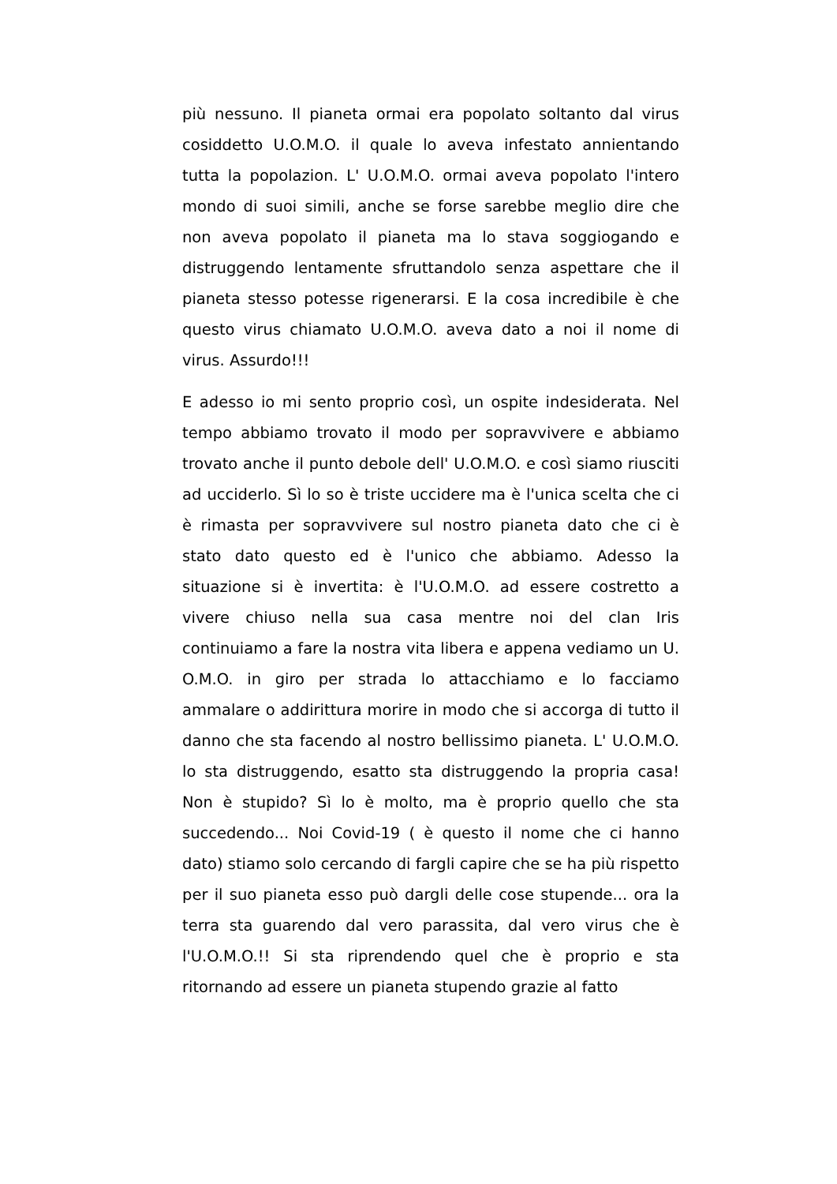più nessuno. Il pianeta ormai era popolato soltanto dal virus cosiddetto U.O.M.O. il quale lo aveva infestato annientando tutta la popolazion. L' U.O.M.O. ormai aveva popolato l'intero mondo di suoi simili, anche se forse sarebbe meglio dire che non aveva popolato il pianeta ma lo stava soggiogando e distruggendo lentamente sfruttandolo senza aspettare che il pianeta stesso potesse rigenerarsi. E la cosa incredibile è che questo virus chiamato U.O.M.O. aveva dato a noi il nome di virus. Assurdo!!!
E adesso io mi sento proprio così, un ospite indesiderata. Nel tempo abbiamo trovato il modo per sopravvivere e abbiamo trovato anche il punto debole dell' U.O.M.O. e così siamo riusciti ad ucciderlo. Sì lo so è triste uccidere ma è l'unica scelta che ci è rimasta per sopravvivere sul nostro pianeta dato che ci è stato dato questo ed è l'unico che abbiamo. Adesso la situazione si è invertita: è l'U.O.M.O. ad essere costretto a vivere chiuso nella sua casa mentre noi del clan Iris continuiamo a fare la nostra vita libera e appena vediamo un U. O.M.O. in giro per strada lo attacchiamo e lo facciamo ammalare o addirittura morire in modo che si accorga di tutto il danno che sta facendo al nostro bellissimo pianeta. L' U.O.M.O. lo sta distruggendo, esatto sta distruggendo la propria casa! Non è stupido? Sì lo è molto, ma è proprio quello che sta succedendo... Noi Covid-19 ( è questo il nome che ci hanno dato) stiamo solo cercando di fargli capire che se ha più rispetto per il suo pianeta esso può dargli delle cose stupende... ora la terra sta guarendo dal vero parassita, dal vero virus che è l'U.O.M.O.!! Si sta riprendendo quel che è proprio e sta ritornando ad essere un pianeta stupendo grazie al fatto